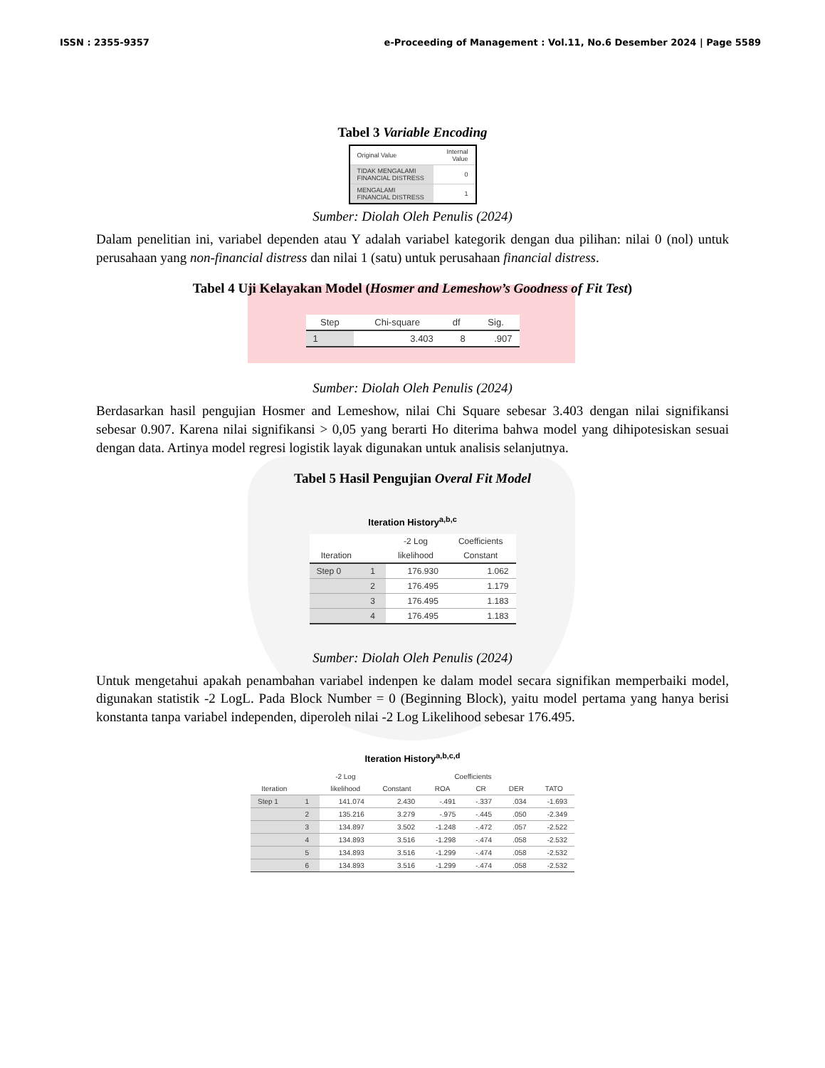ISSN : 2355-9357 e-Proceeding of Management : Vol.11, No.6 Desember 2024 | Page 5589
Tabel 3 Variable Encoding
| Original Value | Internal Value |
| TIDAK MENGALAMI FINANCIAL DISTRESS | 0 |
| MENGALAMI FINANCIAL DISTRESS | 1 |
Sumber: Diolah Oleh Penulis (2024)
Dalam penelitian ini, variabel dependen atau Y adalah variabel kategorik dengan dua pilihan: nilai 0 (nol) untuk perusahaan yang non-financial distress dan nilai 1 (satu) untuk perusahaan financial distress.
Tabel 4 Uji Kelayakan Model (Hosmer and Lemeshow’s Goodness of Fit Test)
| Step | Chi-square | df | Sig. |
| --- | --- | --- | --- |
| 1 | 3.403 | 8 | .907 |
Sumber: Diolah Oleh Penulis (2024)
Berdasarkan hasil pengujian Hosmer and Lemeshow, nilai Chi Square sebesar 3.403 dengan nilai signifikansi sebesar 0.907. Karena nilai signifikansi > 0,05 yang berarti Ho diterima bahwa model yang dihipotesiskan sesuai dengan data. Artinya model regresi logistik layak digunakan untuk analisis selanjutnya.
Tabel 5 Hasil Pengujian Overal Fit Model
Iteration History<sup>a,b,c</sup>
| | | -2 Log | Coefficients |
| --- | --- | --- | --- |
| Iteration | | likelihood | Constant |
| Step 0 | 1 | 176.930 | 1.062 |
| | 2 | 176.495 | 1.179 |
| | 3 | 176.495 | 1.183 |
| | 4 | 176.495 | 1.183 |
Sumber: Diolah Oleh Penulis (2024)
Untuk mengetahui apakah penambahan variabel indenpen ke dalam model secara signifikan memperbaiki model, digunakan statistik -2 LogL. Pada Block Number = 0 (Beginning Block), yaitu model pertama yang hanya berisi konstanta tanpa variabel independen, diperoleh nilai -2 Log Likelihood sebesar 176.495.
Iteration History<sup>a,b,c,d</sup>
| | | -2 Log | Coefficients | | | | |
| --- | --- | --- | --- | --- | --- | --- | --- |
| Iteration | | likelihood | Constant | ROA | CR | DER | TATO |
| Step 1 | 1 | 141.074 | 2.430 | -.491 | -.337 | .034 | -1.693 |
| | 2 | 135.216 | 3.279 | -.975 | -.445 | .050 | -2.349 |
| | 3 | 134.897 | 3.502 | -1.248 | -.472 | .057 | -2.522 |
| | 4 | 134.893 | 3.516 | -1.298 | -.474 | .058 | -2.532 |
| | 5 | 134.893 | 3.516 | -1.299 | -.474 | .058 | -2.532 |
| | 6 | 134.893 | 3.516 | -1.299 | -.474 | .058 | -2.532 |